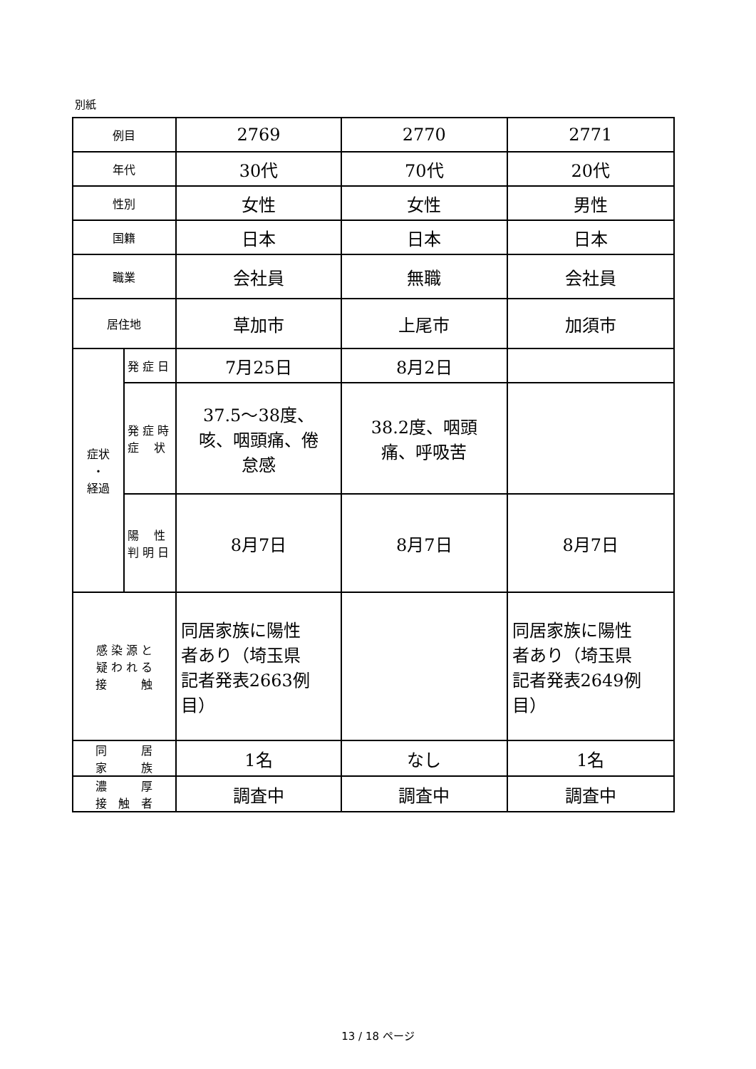別紙
| 例目 | | 2769 | 2770 | 2771 |
| 年代 | | 30代 | 70代 | 20代 |
| 性別 | | 女性 | 女性 | 男性 |
| 国籍 | | 日本 | 日本 | 日本 |
| 職業 | | 会社員 | 無職 | 会社員 |
| 居住地 | | 草加市 | 上尾市 | 加須市 |
| 症状 ・ 経過 | 発 症 日 | 7月25日 | 8月2日 | |
| | 発 症 時 症 状 | 37.5～38度、 咳、咽頭痛、倦 怠感 | 38.2度、咽頭 痛、呼吸苦 | |
| | 陽 性 判 明 日 | 8月7日 | 8月7日 | 8月7日 |
| 感 染 源 と 疑 わ れ る 接 触 | | 同居家族に陽性 者あり（埼玉県 記者発表2663例 目） | | 同居家族に陽性 者あり（埼玉県 記者発表2649例 目） |
| 同 居 家 族 | | 1名 | なし | 1名 |
| 濃 厚 接 触 者 | | 調査中 | 調査中 | 調査中 |
13 / 18 ページ